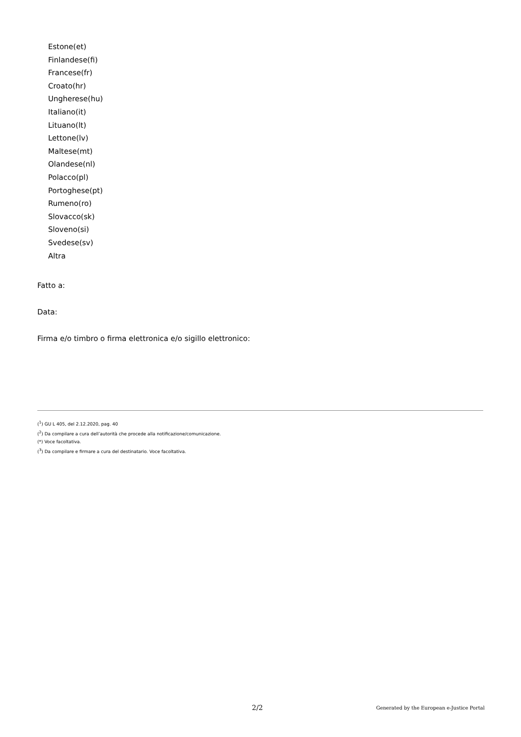Estone(et)
Finlandese(fi)
Francese(fr)
Croato(hr)
Ungherese(hu)
Italiano(it)
Lituano(lt)
Lettone(lv)
Maltese(mt)
Olandese(nl)
Polacco(pl)
Portoghese(pt)
Rumeno(ro)
Slovacco(sk)
Sloveno(si)
Svedese(sv)
Altra
Fatto a:
Data:
Firma e/o timbro o firma elettronica e/o sigillo elettronico:
(<sup>1</sup>) GU L 405, del 2.12.2020, pag. 40
(<sup>2</sup>) Da compilare a cura dell’autorità che procede alla notificazione/comunicazione.
(*) Voce facoltativa.
(<sup>3</sup>) Da compilare e firmare a cura del destinatario. Voce facoltativa.
2/2 Generated by the European e-Justice Portal